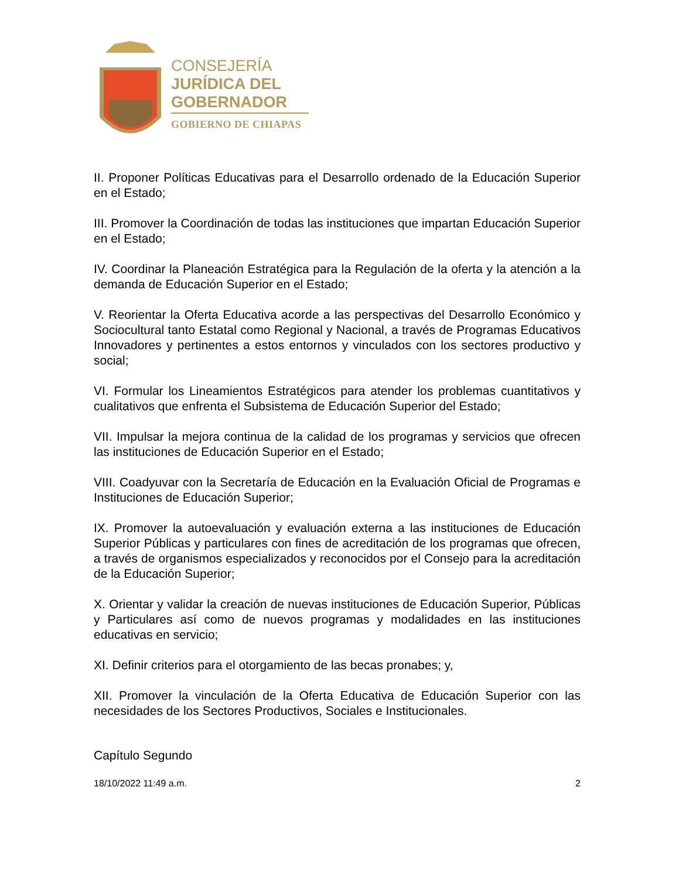CONSEJERÍA
JURÍDICA DEL
GOBERNADOR
GOBIERNO DE CHIAPAS
II. Proponer Políticas Educativas para el Desarrollo ordenado de la Educación Superior en el Estado;
III. Promover la Coordinación de todas las instituciones que impartan Educación Superior en el Estado;
IV. Coordinar la Planeación Estratégica para la Regulación de la oferta y la atención a la demanda de Educación Superior en el Estado;
V. Reorientar la Oferta Educativa acorde a las perspectivas del Desarrollo Económico y Sociocultural tanto Estatal como Regional y Nacional, a través de Programas Educativos Innovadores y pertinentes a estos entornos y vinculados con los sectores productivo y social;
VI. Formular los Lineamientos Estratégicos para atender los problemas cuantitativos y cualitativos que enfrenta el Subsistema de Educación Superior del Estado;
VII. Impulsar la mejora continua de la calidad de los programas y servicios que ofrecen las instituciones de Educación Superior en el Estado;
VIII. Coadyuvar con la Secretaría de Educación en la Evaluación Oficial de Programas e Instituciones de Educación Superior;
IX. Promover la autoevaluación y evaluación externa a las instituciones de Educación Superior Públicas y particulares con fines de acreditación de los programas que ofrecen, a través de organismos especializados y reconocidos por el Consejo para la acreditación de la Educación Superior;
X. Orientar y validar la creación de nuevas instituciones de Educación Superior, Públicas y Particulares así como de nuevos programas y modalidades en las instituciones educativas en servicio;
XI. Definir criterios para el otorgamiento de las becas pronabes; y,
XII. Promover la vinculación de la Oferta Educativa de Educación Superior con las necesidades de los Sectores Productivos, Sociales e Institucionales.
Capítulo Segundo
18/10/2022 11:49 a.m. 2